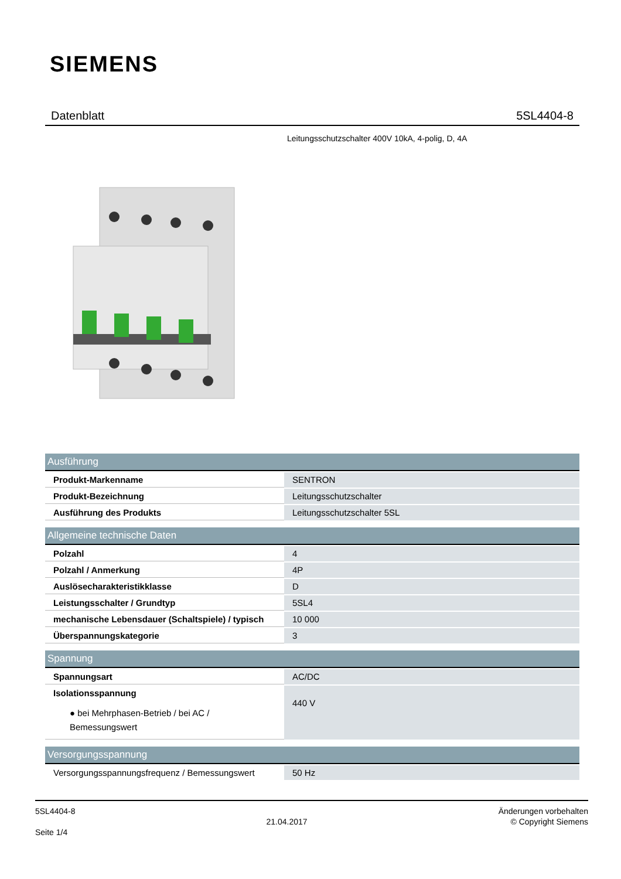SIEMENS
Datenblatt 5SL4404-8
Leitungsschutzschalter 400V 10kA, 4-polig, D, 4A
| Ausführung | |
| --- | --- |
| Produkt-Markenname | SENTRON |
| Produkt-Bezeichnung | Leitungsschutzschalter |
| Ausführung des Produkts | Leitungsschutzschalter 5SL |
| Allgemeine technische Daten | |
| Polzahl | 4 |
| Polzahl / Anmerkung | 4P |
| Auslösecharakteristikklasse | D |
| Leistungsschalter / Grundtyp | 5SL4 |
| mechanische Lebensdauer (Schaltspiele) / typisch | 10 000 |
| Überspannungskategorie | 3 |
| Spannung | |
| Spannungsart | AC/DC |
| Isolationsspannung ● bei Mehrphasen-Betrieb / bei AC / Bemessungswert | 440 V |
| Versorgungsspannung | |
| Versorgungsspannungsfrequenz / Bemessungswert | 50 Hz |
5SL4404-8
Seite 1/4
21.04.2017
Änderungen vorbehalten
© Copyright Siemens